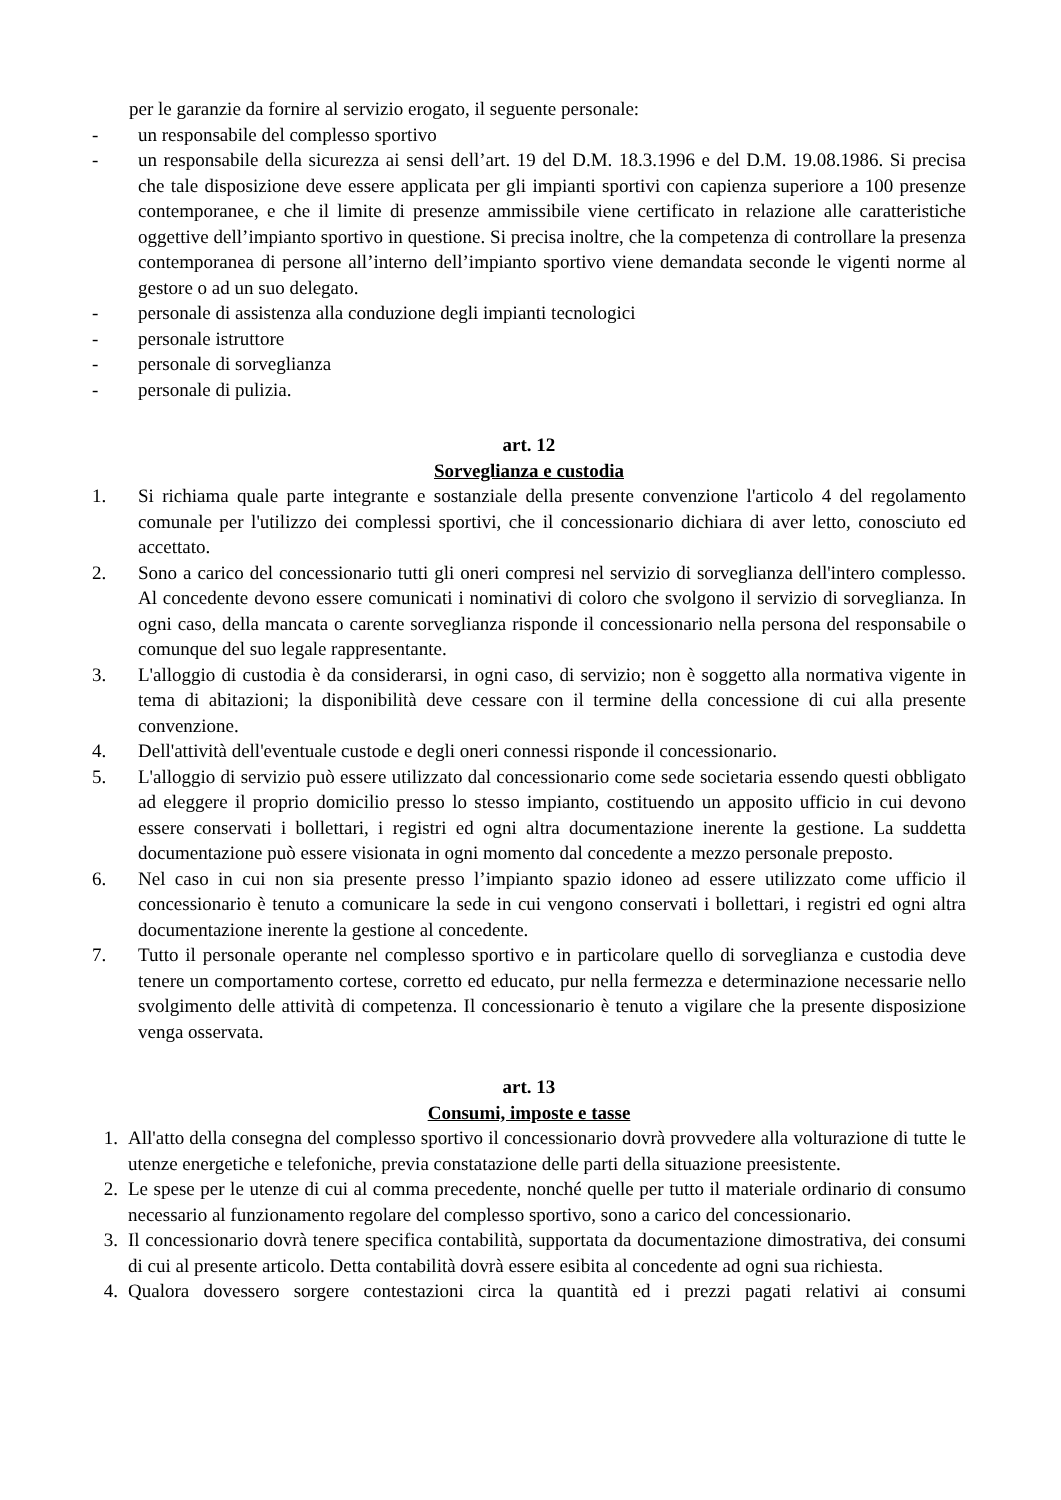per le garanzie da fornire al servizio erogato, il seguente personale:
- un responsabile del complesso sportivo
- un responsabile della sicurezza ai sensi dell’art. 19 del D.M. 18.3.1996 e del D.M. 19.08.1986. Si precisa che tale disposizione deve essere applicata per gli impianti sportivi con capienza superiore a 100 presenze contemporanee, e che il limite di presenze ammissibile viene certificato in relazione alle caratteristiche oggettive dell’impianto sportivo in questione. Si precisa inoltre, che la competenza di controllare la presenza contemporanea di persone all’interno dell’impianto sportivo viene demandata seconde le vigenti norme al gestore o ad un suo delegato.
- personale di assistenza alla conduzione degli impianti tecnologici
- personale istruttore
- personale di sorveglianza
- personale di pulizia.
art. 12
Sorveglianza e custodia
1. Si richiama quale parte integrante e sostanziale della presente convenzione l'articolo 4 del regolamento comunale per l'utilizzo dei complessi sportivi, che il concessionario dichiara di aver letto, conosciuto ed accettato.
2. Sono a carico del concessionario tutti gli oneri compresi nel servizio di sorveglianza dell'intero complesso. Al concedente devono essere comunicati i nominativi di coloro che svolgono il servizio di sorveglianza. In ogni caso, della mancata o carente sorveglianza risponde il concessionario nella persona del responsabile o comunque del suo legale rappresentante.
3. L'alloggio di custodia è da considerarsi, in ogni caso, di servizio; non è soggetto alla normativa vigente in tema di abitazioni; la disponibilità deve cessare con il termine della concessione di cui alla presente convenzione.
4. Dell'attività dell'eventuale custode e degli oneri connessi risponde il concessionario.
5. L'alloggio di servizio può essere utilizzato dal concessionario come sede societaria essendo questi obbligato ad eleggere il proprio domicilio presso lo stesso impianto, costituendo un apposito ufficio in cui devono essere conservati i bollettari, i registri ed ogni altra documentazione inerente la gestione. La suddetta documentazione può essere visionata in ogni momento dal concedente a mezzo personale preposto.
6. Nel caso in cui non sia presente presso l’impianto spazio idoneo ad essere utilizzato come ufficio il concessionario è tenuto a comunicare la sede in cui vengono conservati i bollettari, i registri ed ogni altra documentazione inerente la gestione al concedente.
7. Tutto il personale operante nel complesso sportivo e in particolare quello di sorveglianza e custodia deve tenere un comportamento cortese, corretto ed educato, pur nella fermezza e determinazione necessarie nello svolgimento delle attività di competenza. Il concessionario è tenuto a vigilare che la presente disposizione venga osservata.
art. 13
Consumi, imposte e tasse
1. All'atto della consegna del complesso sportivo il concessionario dovrà provvedere alla volturazione di tutte le utenze energetiche e telefoniche, previa constatazione delle parti della situazione preesistente.
2. Le spese per le utenze di cui al comma precedente, nonché quelle per tutto il materiale ordinario di consumo necessario al funzionamento regolare del complesso sportivo, sono a carico del concessionario.
3. Il concessionario dovrà tenere specifica contabilità, supportata da documentazione dimostrativa, dei consumi di cui al presente articolo. Detta contabilità dovrà essere esibita al concedente ad ogni sua richiesta.
4. Qualora dovessero sorgere contestazioni circa la quantità ed i prezzi pagati relativi ai consumi